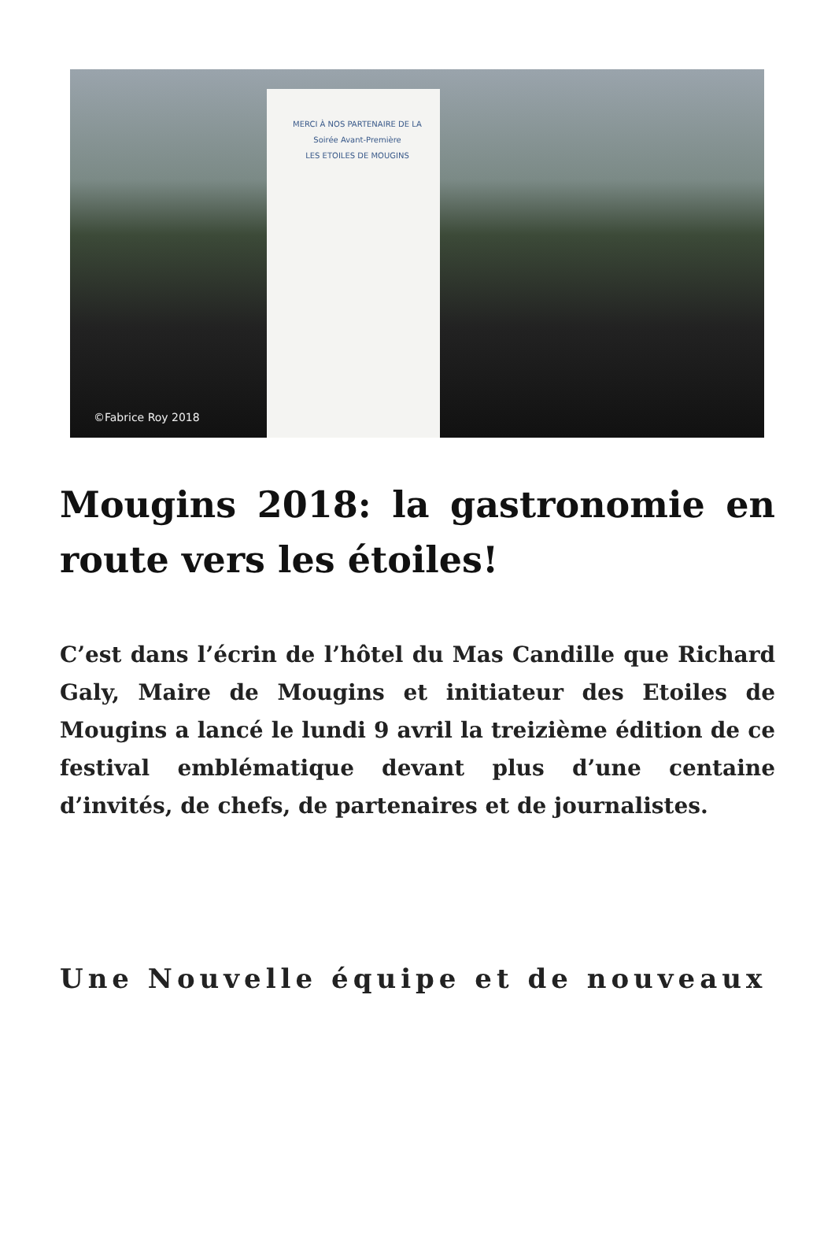MERCI À NOS PARTENAIRE DE LA
Soirée Avant-Première
LES ETOILES DE MOUGINS
©Fabrice Roy 2018
Mougins 2018: la gastronomie en route vers les étoiles!
C’est dans l’écrin de l’hôtel du Mas Candille que Richard Galy, Maire de Mougins et initiateur des Etoiles de Mougins a lancé le lundi 9 avril la treizième édition de ce festival emblématique devant plus d’une centaine d’invités, de chefs, de partenaires et de journalistes.
Une Nouvelle équipe et de nouveaux